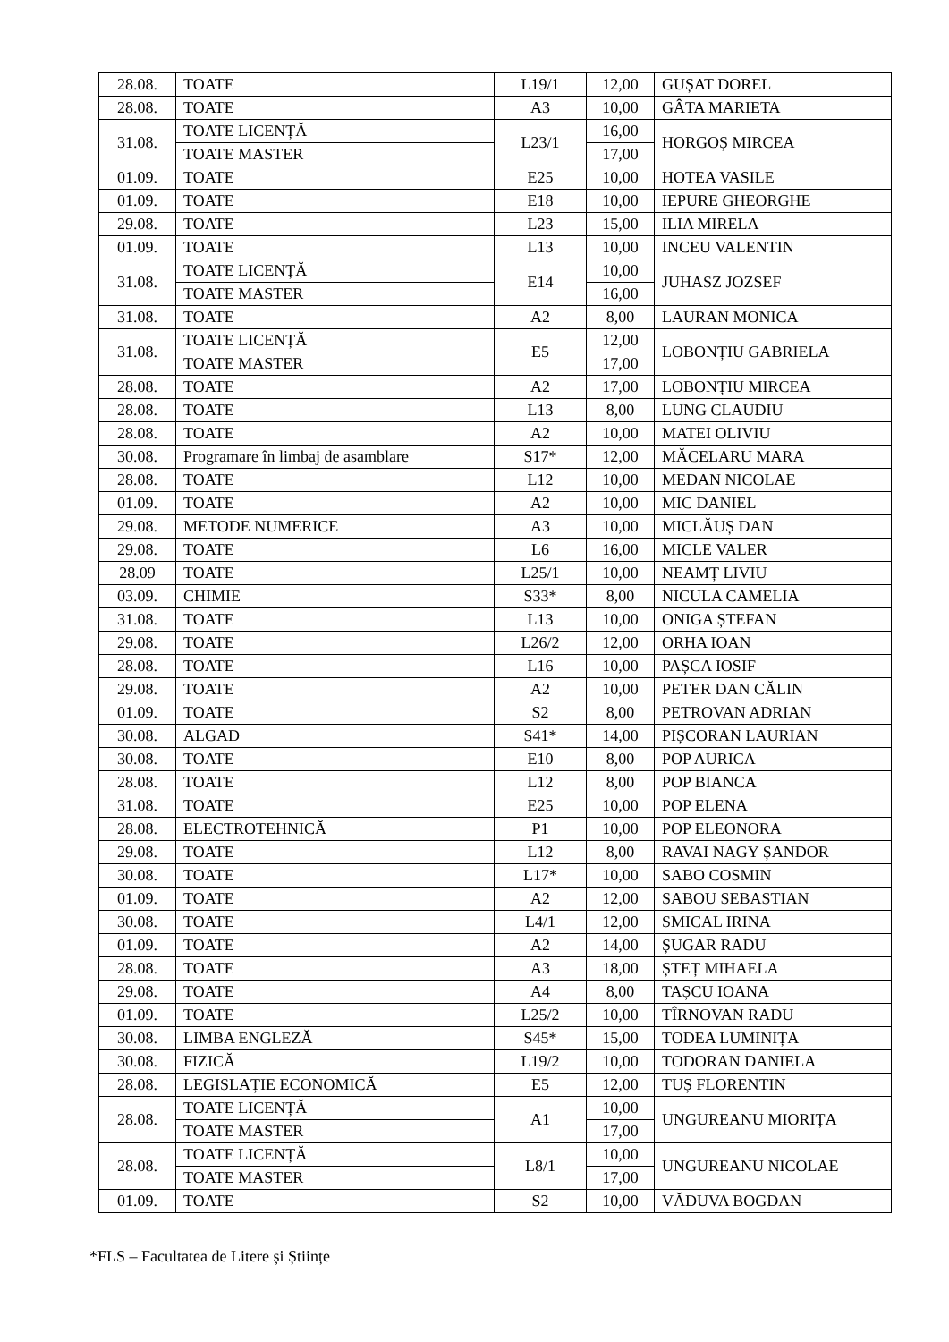| 28.08. | TOATE | L19/1 | 12,00 | GUȘAT DOREL |
| 28.08. | TOATE | A3 | 10,00 | GÂTA MARIETA |
| 31.08. | TOATE LICENȚĂ | L23/1 | 16,00 | HORGOȘ MIRCEA |
| | TOATE MASTER | | 17,00 | |
| 01.09. | TOATE | E25 | 10,00 | HOTEA VASILE |
| 01.09. | TOATE | E18 | 10,00 | IEPURE GHEORGHE |
| 29.08. | TOATE | L23 | 15,00 | ILIA MIRELA |
| 01.09. | TOATE | L13 | 10,00 | INCEU VALENTIN |
| 31.08. | TOATE LICENȚĂ | E14 | 10,00 | JUHASZ JOZSEF |
| | TOATE MASTER | | 16,00 | |
| 31.08. | TOATE | A2 | 8,00 | LAURAN MONICA |
| 31.08. | TOATE LICENȚĂ | E5 | 12,00 | LOBONȚIU GABRIELA |
| | TOATE MASTER | | 17,00 | |
| 28.08. | TOATE | A2 | 17,00 | LOBONȚIU MIRCEA |
| 28.08. | TOATE | L13 | 8,00 | LUNG CLAUDIU |
| 28.08. | TOATE | A2 | 10,00 | MATEI OLIVIU |
| 30.08. | Programare în limbaj de asamblare | S17* | 12,00 | MĂCELARU MARA |
| 28.08. | TOATE | L12 | 10,00 | MEDAN NICOLAE |
| 01.09. | TOATE | A2 | 10,00 | MIC DANIEL |
| 29.08. | METODE NUMERICE | A3 | 10,00 | MICLĂUȘ DAN |
| 29.08. | TOATE | L6 | 16,00 | MICLE VALER |
| 28.09 | TOATE | L25/1 | 10,00 | NEAMȚ LIVIU |
| 03.09. | CHIMIE | S33* | 8,00 | NICULA CAMELIA |
| 31.08. | TOATE | L13 | 10,00 | ONIGA ȘTEFAN |
| 29.08. | TOATE | L26/2 | 12,00 | ORHA IOAN |
| 28.08. | TOATE | L16 | 10,00 | PAȘCA IOSIF |
| 29.08. | TOATE | A2 | 10,00 | PETER DAN CĂLIN |
| 01.09. | TOATE | S2 | 8,00 | PETROVAN ADRIAN |
| 30.08. | ALGAD | S41* | 14,00 | PIȘCORAN LAURIAN |
| 30.08. | TOATE | E10 | 8,00 | POP AURICA |
| 28.08. | TOATE | L12 | 8,00 | POP BIANCA |
| 31.08. | TOATE | E25 | 10,00 | POP ELENA |
| 28.08. | ELECTROTEHNICĂ | P1 | 10,00 | POP ELEONORA |
| 29.08. | TOATE | L12 | 8,00 | RAVAI NAGY ȘANDOR |
| 30.08. | TOATE | L17* | 10,00 | SABO COSMIN |
| 01.09. | TOATE | A2 | 12,00 | SABOU SEBASTIAN |
| 30.08. | TOATE | L4/1 | 12,00 | SMICAL IRINA |
| 01.09. | TOATE | A2 | 14,00 | ȘUGAR RADU |
| 28.08. | TOATE | A3 | 18,00 | ȘTEȚ MIHAELA |
| 29.08. | TOATE | A4 | 8,00 | TAȘCU IOANA |
| 01.09. | TOATE | L25/2 | 10,00 | TÎRNOVAN RADU |
| 30.08. | LIMBA ENGLEZĂ | S45* | 15,00 | TODEA LUMINIȚA |
| 30.08. | FIZICĂ | L19/2 | 10,00 | TODORAN DANIELA |
| 28.08. | LEGISLAȚIE ECONOMICĂ | E5 | 12,00 | TUȘ FLORENTIN |
| 28.08. | TOATE LICENȚĂ | A1 | 10,00 | UNGUREANU MIORIȚA |
| | TOATE MASTER | | 17,00 | |
| 28.08. | TOATE LICENȚĂ | L8/1 | 10,00 | UNGUREANU NICOLAE |
| | TOATE MASTER | | 17,00 | |
| 01.09. | TOATE | S2 | 10,00 | VĂDUVA BOGDAN |
*FLS – Facultatea de Litere și Științe